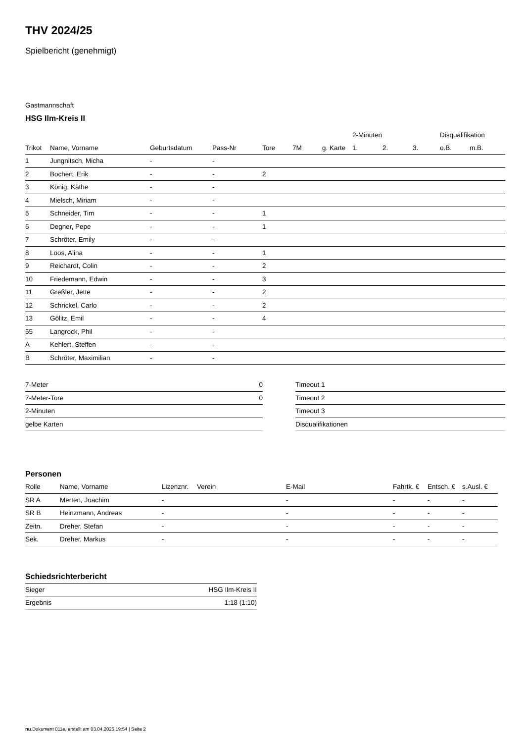THV 2024/25
Spielbericht (genehmigt)
Gastmannschaft
HSG Ilm-Kreis II
| | | | | | | | 2-Minuten | | | Disqualifikation | |
| --- | --- | --- | --- | --- | --- | --- | --- | --- | --- | --- | --- |
| Trikot | Name, Vorname | Geburtsdatum | Pass-Nr | Tore | 7M | g. Karte | 1. | 2. | 3. | o.B. | m.B. |
| 1 | Jungnitsch, Micha | - | - | | | | | | | | |
| 2 | Bochert, Erik | - | - | 2 | | | | | | | |
| 3 | König, Käthe | - | - | | | | | | | | |
| 4 | Mielsch, Miriam | - | - | | | | | | | | |
| 5 | Schneider, Tim | - | - | 1 | | | | | | | |
| 6 | Degner, Pepe | - | - | 1 | | | | | | | |
| 7 | Schröter, Emily | - | - | | | | | | | | |
| 8 | Loos, Alina | - | - | 1 | | | | | | | |
| 9 | Reichardt, Colin | - | - | 2 | | | | | | | |
| 10 | Friedemann, Edwin | - | - | 3 | | | | | | | |
| 11 | Greßler, Jette | - | - | 2 | | | | | | | |
| 12 | Schrickel, Carlo | - | - | 2 | | | | | | | |
| 13 | Gölitz, Emil | - | - | 4 | | | | | | | |
| 55 | Langrock, Phil | - | - | | | | | | | | |
| A | Kehlert, Steffen | - | - | | | | | | | | |
| B | Schröter, Maximilian | - | - | | | | | | | | |
| 7-Meter | 0 |
| 7-Meter-Tore | 0 |
| 2-Minuten | |
| gelbe Karten | |
| Timeout 1 |
| Timeout 2 |
| Timeout 3 |
| Disqualifikationen |
Personen
| Rolle | Name, Vorname | Lizenznr. | Verein | E-Mail | Fahrtk. € | Entsch. € | s.Ausl. € |
| --- | --- | --- | --- | --- | --- | --- | --- |
| SR A | Merten, Joachim | - | | - | - | - | - |
| SR B | Heinzmann, Andreas | - | | - | - | - | - |
| Zeitn. | Dreher, Stefan | - | | - | - | - | - |
| Sek. | Dreher, Markus | - | | - | - | - | - |
Schiedsrichterbericht
| Sieger | HSG Ilm-Kreis II |
| Ergebnis | 1:18 (1:10) |
nu.Dokument 011e, erstellt am 03.04.2025 19:54 | Seite 2